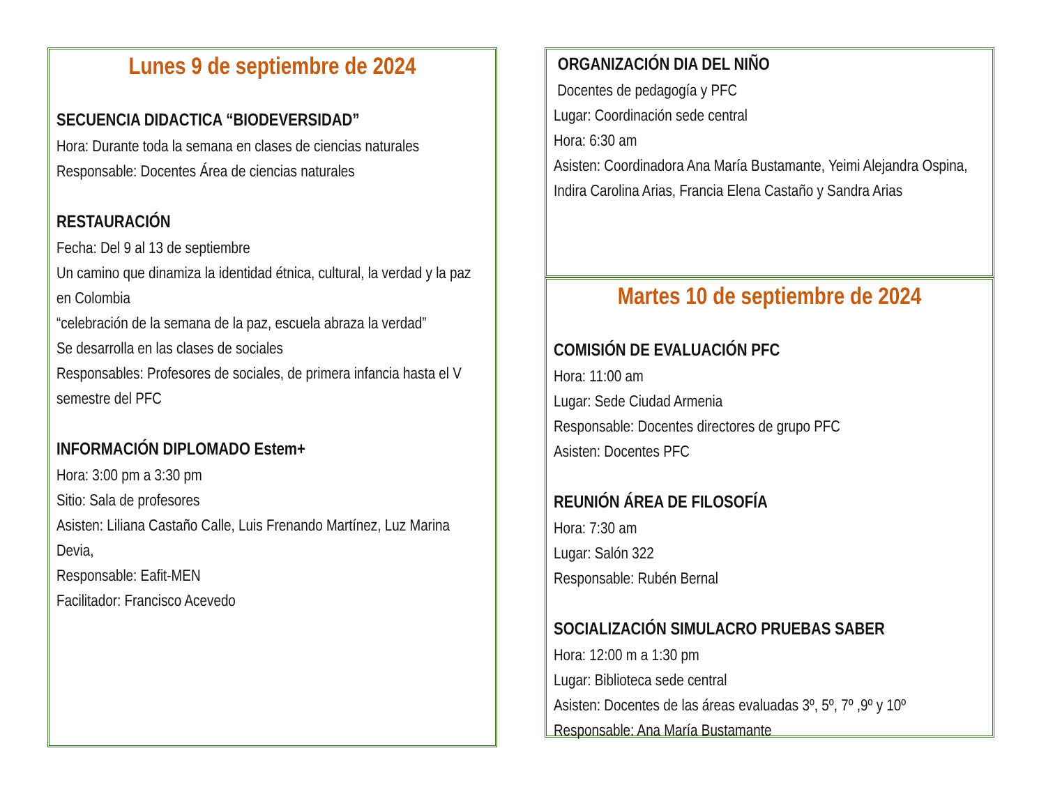Lunes 9 de septiembre de 2024
SECUENCIA DIDACTICA “BIODEVERSIDAD”
Hora: Durante toda la semana en clases de ciencias naturales
Responsable: Docentes Área de ciencias naturales
RESTAURACIÓN
Fecha: Del 9 al 13 de septiembre
Un camino que dinamiza la identidad étnica, cultural, la verdad y la paz en Colombia
“celebración de la semana de la paz, escuela abraza la verdad”
Se desarrolla en las clases de sociales
Responsables: Profesores de sociales, de primera infancia hasta el V semestre del PFC
INFORMACIÓN DIPLOMADO Estem+
Hora: 3:00 pm a 3:30 pm
Sitio: Sala de profesores
Asisten: Liliana Castaño Calle, Luis Frenando Martínez, Luz Marina Devia,
Responsable: Eafit-MEN
Facilitador: Francisco Acevedo
ORGANIZACIÓN DIA DEL NIÑO
Docentes de pedagogía y PFC
Lugar: Coordinación sede central
Hora: 6:30 am
Asisten: Coordinadora Ana María Bustamante, Yeimi Alejandra Ospina, Indira Carolina Arias, Francia Elena Castaño y Sandra Arias
Martes 10 de septiembre de 2024
COMISIÓN DE EVALUACIÓN PFC
Hora: 11:00 am
Lugar: Sede Ciudad Armenia
Responsable: Docentes directores de grupo PFC
Asisten: Docentes PFC
REUNIÓN ÁREA DE FILOSOFÍA
Hora: 7:30 am
Lugar: Salón 322
Responsable: Rubén Bernal
SOCIALIZACIÓN SIMULACRO PRUEBAS SABER
Hora: 12:00 m a 1:30 pm
Lugar: Biblioteca sede central
Asisten: Docentes de las áreas evaluadas 3º, 5º, 7º ,9º y 10º
Responsable: Ana María Bustamante